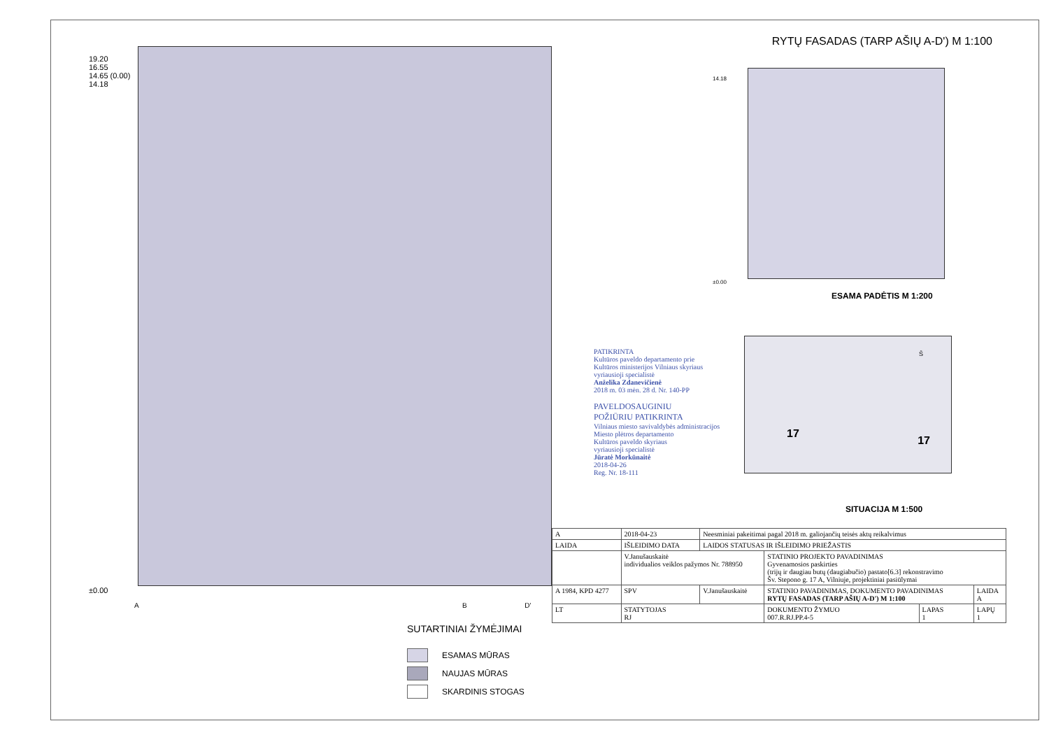19.20
16.55
14.65 (0.00)
14.18
±0.00
A B D'
SUTARTINIAI ŽYMĖJIMAI
ESAMAS MŪRAS
NAUJAS MŪRAS
SKARDINIS STOGAS
RYTŲ FASADAS (TARP AŠIŲ A-D') M 1:100
14.18
±0.00
ESAMA PADĖTIS M 1:200
17
17
Š
PATIKRINTA
Kultūros paveldo departamento prie
Kultūros ministerijos Vilniaus skyriaus
vyriausioji specialistė
Anželika Zdanevičienė
2018 m. 03 mėn. 28 d. Nr. 140-PP
PAVELDOSAUGINIU
POŽIŪRIU PATIKRINTA
Vilniaus miesto savivaldybės administracijos
Miesto plėtros departamento
Kultūros paveldo skyriaus
vyriausioji specialistė
Jūratė Morkūnaitė
2018-04-26
Reg. Nr. 18-111
SITUACIJA M 1:500
| A | 2018-04-23 | Neesminiai pakeitimai pagal 2018 m. galiojančių teisės aktų reikalvimus | | | |
| LAIDA | IŠLEIDIMO DATA | LAIDOS STATUSAS IR IŠLEIDIMO PRIEŽASTIS | | | |
| | V.Janušauskaitė individualios veiklos pažymos Nr. 788950 | | STATINIO PROJEKTO PAVADINIMAS Gyvenamosios paskirties (trijų ir daugiau butų (daugiabučio) pastato[6.3] rekonstravimo Šv. Stepono g. 17 A, Vilniuje, projektiniai pasiūlymai | | |
| A 1984, KPD 4277 | SPV | V.Janušauskaitė | STATINIO PAVADINIMAS, DOKUMENTO PAVADINIMAS RYTŲ FASADAS (TARP AŠIŲ A-D') M 1:100 | | LAIDA A |
| LT | STATYTOJAS RJ | | DOKUMENTO ŽYMUO 007.R.RJ.PP.4-5 | LAPAS 1 | LAPŲ 1 |